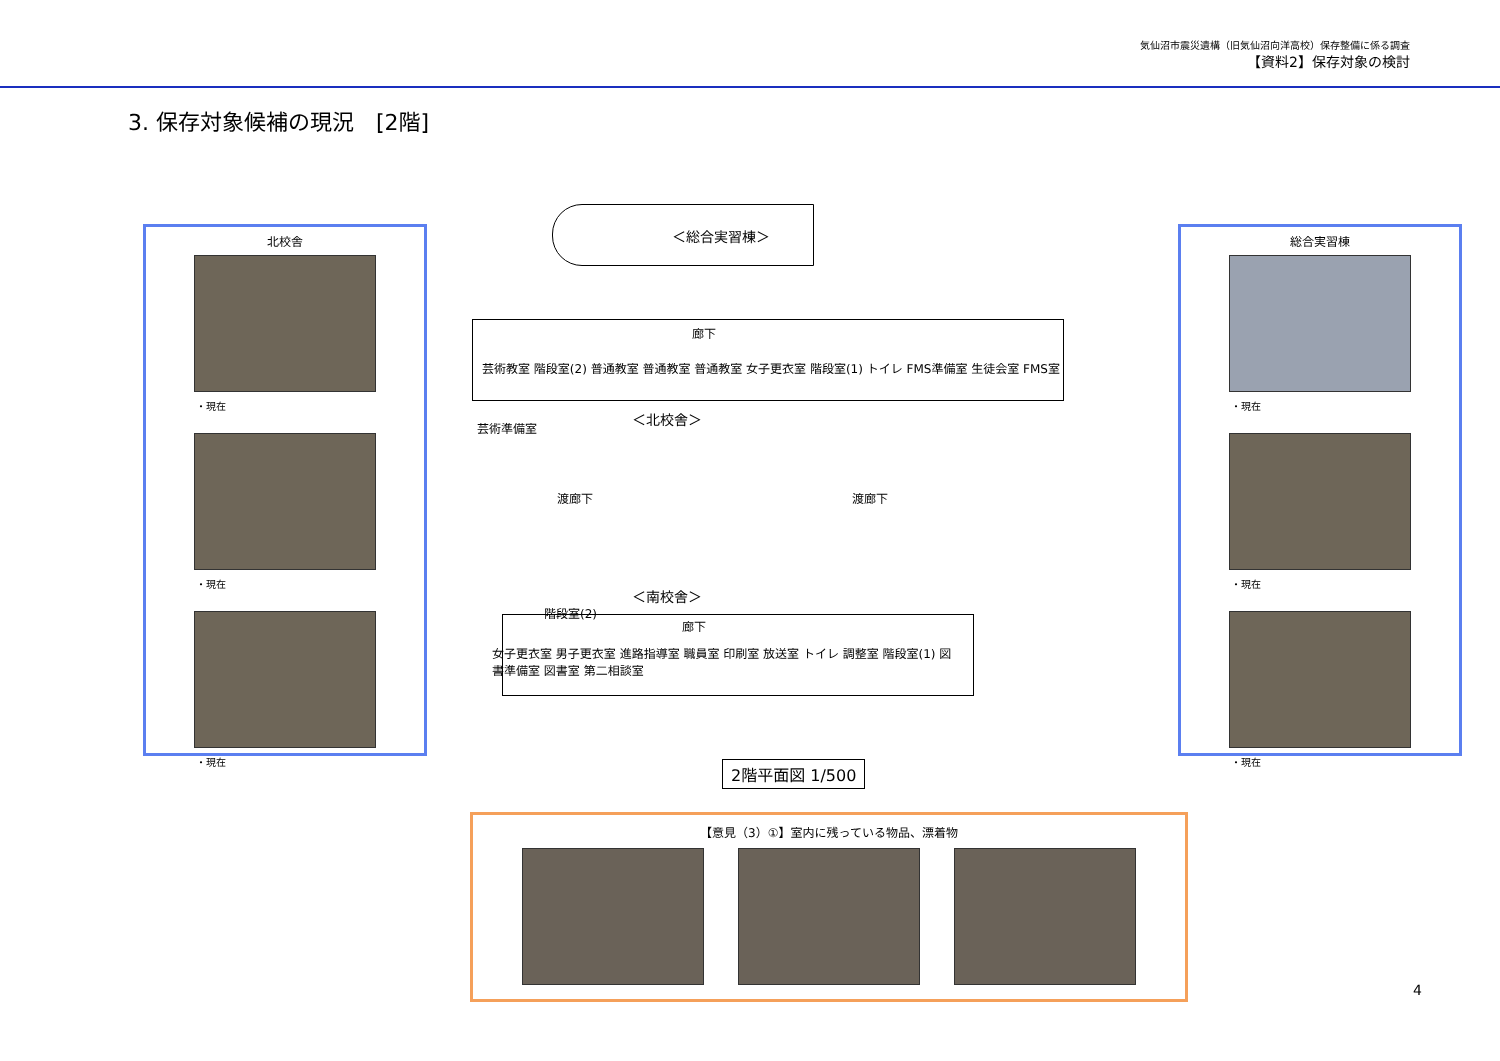気仙沼市震災遺構（旧気仙沼向洋高校）保存整備に係る調査
【資料2】保存対象の検討
3. 保存対象候補の現況　[2階]
北校舎
・現在
・現在
・現在
＜総合実習棟＞
廊下
芸術教室 階段室(2) 普通教室 普通教室 普通教室 女子更衣室 階段室(1) トイレ FMS準備室 生徒会室 FMS室
芸術準備室
＜北校舎＞
渡廊下 渡廊下
＜南校舎＞
階段室(2)
廊下
女子更衣室 男子更衣室 進路指導室 職員室 印刷室 放送室 トイレ 調整室 階段室(1) 図書準備室 図書室 第二相談室
2階平面図 1/500
総合実習棟
・現在
・現在
・現在
【意見（3）①】室内に残っている物品、漂着物
4